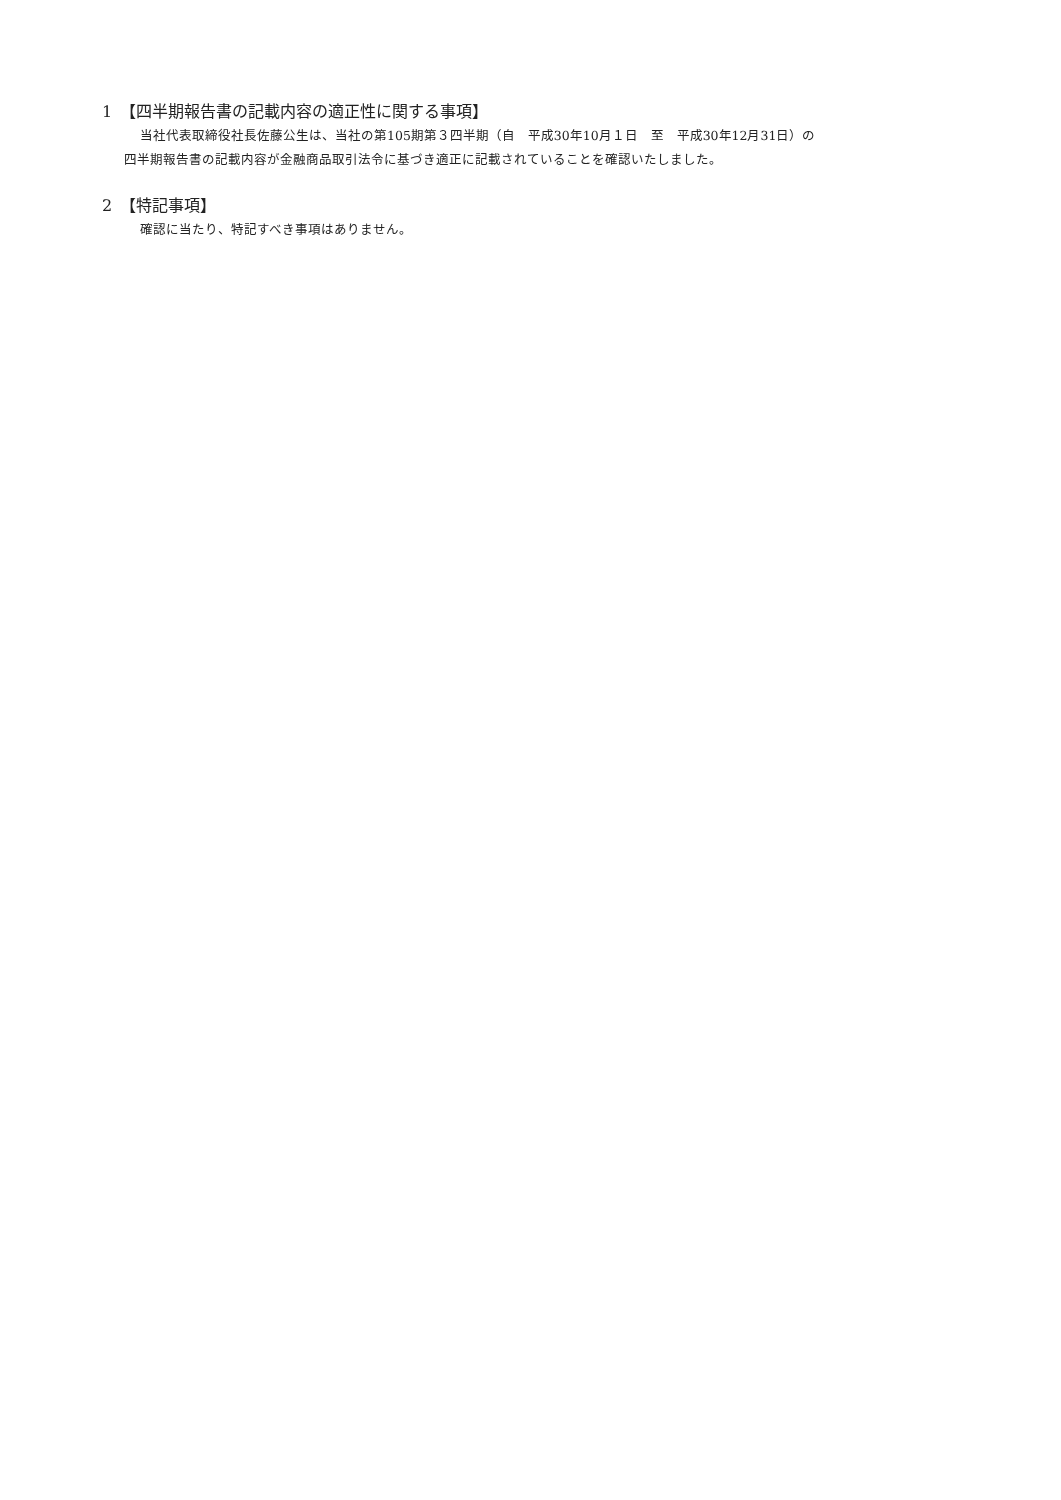1　【四半期報告書の記載内容の適正性に関する事項】
当社代表取締役社長佐藤公生は、当社の第105期第３四半期（自　平成30年10月１日　至　平成30年12月31日）の
四半期報告書の記載内容が金融商品取引法令に基づき適正に記載されていることを確認いたしました。
2　【特記事項】
確認に当たり、特記すべき事項はありません。